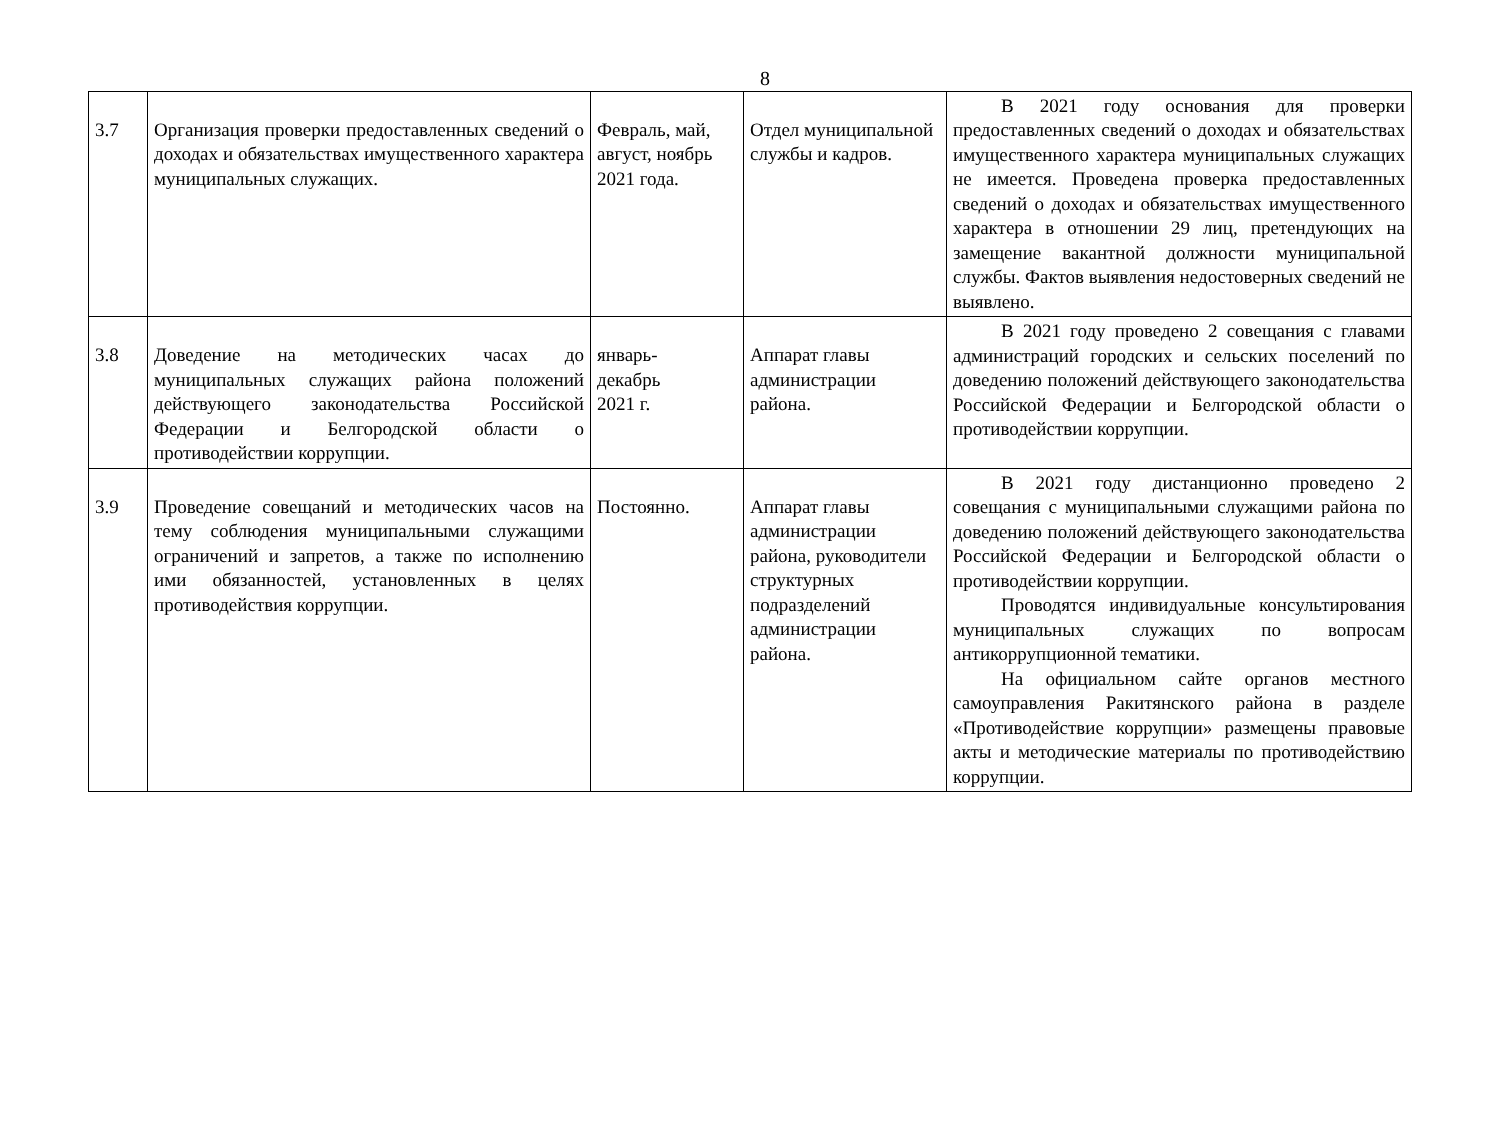8
| 3.7 | Организация проверки предоставленных сведений о доходах и обязательствах имущественного характера муниципальных служащих. | Февраль, май, август, ноябрь 2021 года. | Отдел муниципальной службы и кадров. | В 2021 году основания для проверки предоставленных сведений о доходах и обязательствах имущественного характера муниципальных служащих не имеется. Проведена проверка предоставленных сведений о доходах и обязательствах имущественного характера в отношении 29 лиц, претендующих на замещение вакантной должности муниципальной службы. Фактов выявления недостоверных сведений не выявлено. |
| 3.8 | Доведение на методических часах до муниципальных служащих района положений действующего законодательства Российской Федерации и Белгородской области о противодействии коррупции. | январь- декабрь 2021 г. | Аппарат главы администрации района. | В 2021 году проведено 2 совещания с главами администраций городских и сельских поселений по доведению положений действующего законодательства Российской Федерации и Белгородской области о противодействии коррупции. |
| 3.9 | Проведение совещаний и методических часов на тему соблюдения муниципальными служащими ограничений и запретов, а также по исполнению ими обязанностей, установленных в целях противодействия коррупции. | Постоянно. | Аппарат главы администрации района, руководители структурных подразделений администрации района. | В 2021 году дистанционно проведено 2 совещания с муниципальными служащими района по доведению положений действующего законодательства Российской Федерации и Белгородской области о противодействии коррупции. Проводятся индивидуальные консультирования муниципальных служащих по вопросам антикоррупционной тематики. На официальном сайте органов местного самоуправления Ракитянского района в разделе «Противодействие коррупции» размещены правовые акты и методические материалы по противодействию коррупции. |